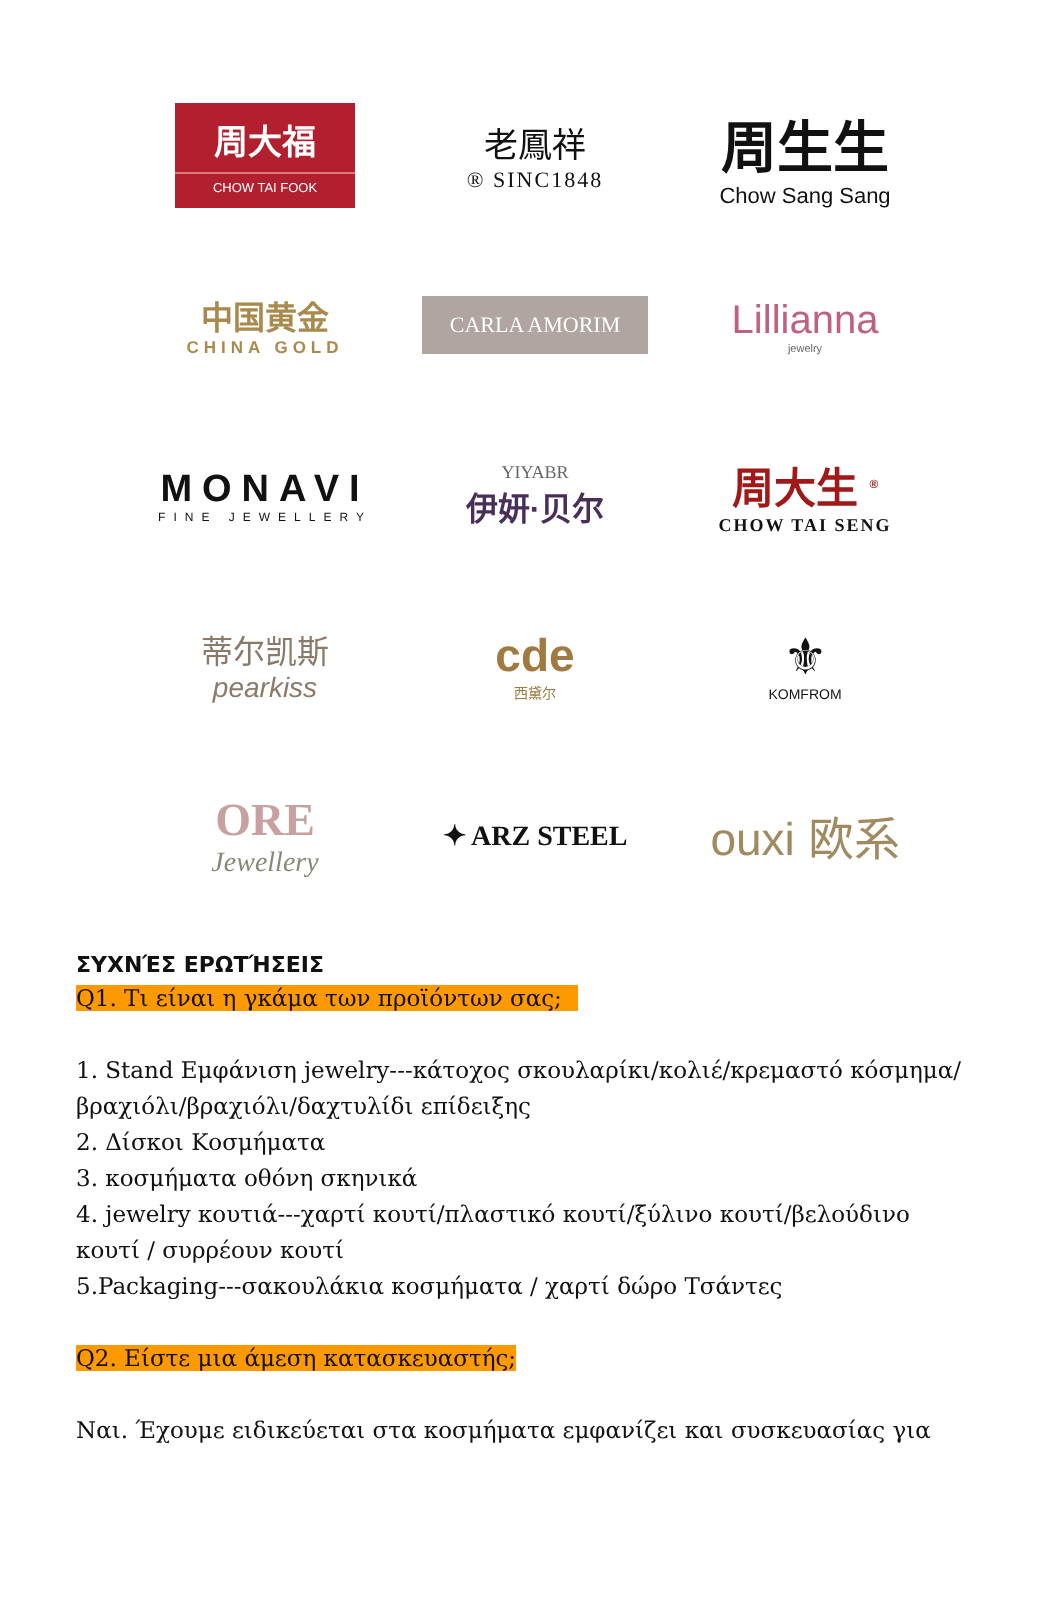周大福
CHOW TAI FOOK
老鳳祥
® SINC1848
周生生
Chow Sang Sang
中国黄金
CHINA GOLD
CARLA AMORIM
Lillianna
jewelry
MONAVI
FINE JEWELLERY
YIYABR
伊妍·贝尔
周大生 <sup>®</sup>
CHOW TAI SENG
蒂尔凯斯
pearkiss
cde
西黛尔
⚜
KOMFROM
ORE
Jewellery
✦ ARZ STEEL
ouxi 欧系
ΣΥΧΝΈΣ ΕΡΩΤΉΣΕΙΣ
Q1. Τι είναι η γκάμα των προϊόντων σας;
1. Stand Εμφάνιση jewelry---κάτοχος σκουλαρίκι/κολιέ/κρεμαστό κόσμημα/βραχιόλι/βραχιόλι/δαχτυλίδι επίδειξης
2. Δίσκοι Κοσμήματα
3. κοσμήματα οθόνη σκηνικά
4. jewelry κουτιά---χαρτί κουτί/πλαστικό κουτί/ξύλινο κουτί/βελούδινο κουτί / συρρέουν κουτί
5.Packaging---σακουλάκια κοσμήματα / χαρτί δώρο Τσάντες
Q2. Είστε μια άμεση κατασκευαστής;
Ναι. Έχουμε ειδικεύεται στα κοσμήματα εμφανίζει και συσκευασίας για